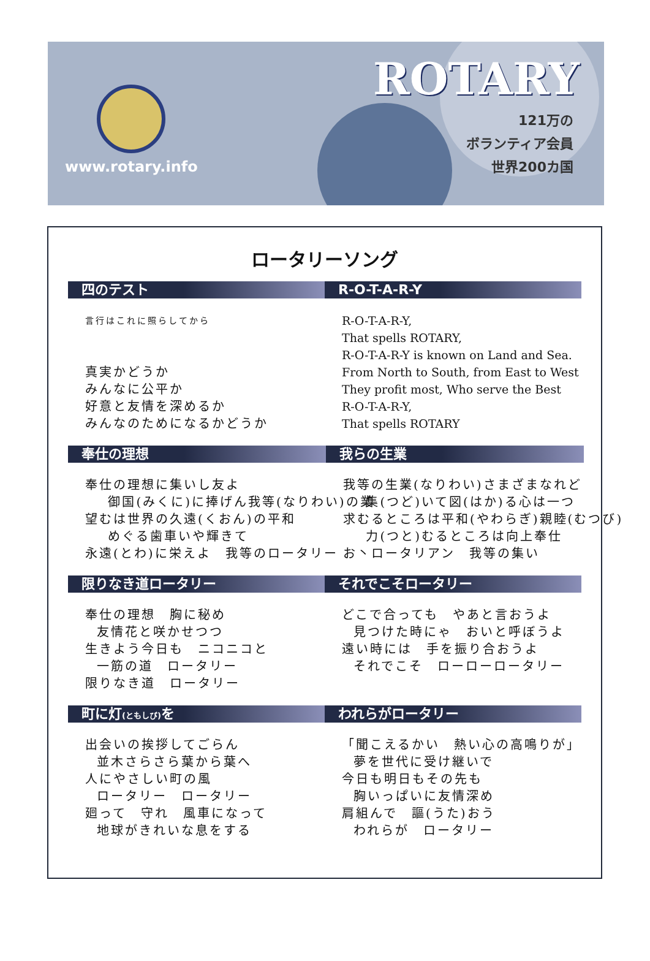www.rotary.info
ROTARY
121万の
ボランティア会員
世界200カ国
ロータリーソング
四のテスト
言行はこれに照らしてから
真実かどうか みんなに公平か 好意と友情を深めるか みんなのためになるかどうか
R-O-T-A-R-Y
R-O-T-A-R-Y, That spells ROTARY, R-O-T-A-R-Y is known on Land and Sea. From North to South, from East to West They profit most, Who serve the Best R-O-T-A-R-Y, That spells ROTARY
奉仕の理想
奉仕の理想に集いし友よ 御国(みくに)に捧げん我等(なりわい)の業 望むは世界の久遠(くおん)の平和 めぐる歯車いや輝きて 永遠(とわ)に栄えよ　我等のロータリー
我らの生業
我等の生業(なりわい)さまざまなれど 集(つど)いて図(はか)る心は一つ 求むるところは平和(やわらぎ)親睦(むつび) 力(つと)むるところは向上奉仕 お丶ロータリアン　我等の集い
限りなき道ロータリー
奉仕の理想　胸に秘め 友情花と咲かせつつ 生きよう今日も　ニコニコと 一筋の道　ロータリー 限りなき道　ロータリー
それでこそロータリー
どこで合っても　やあと言おうよ 見つけた時にゃ　おいと呼ぼうよ 遠い時には　手を振り合おうよ それでこそ　ローローロータリー
町に灯(ともしび) を
出会いの挨拶してごらん 並木さらさら葉から葉へ 人にやさしい町の風 ロータリー　ロータリー 廻って　守れ　風車になって 地球がきれいな息をする
われらがロータリー
「聞こえるかい　熱い心の高鳴りが」 夢を世代に受け継いで 今日も明日もその先も 胸いっぱいに友情深め 肩組んで　謳(うた)おう われらが　ロータリー